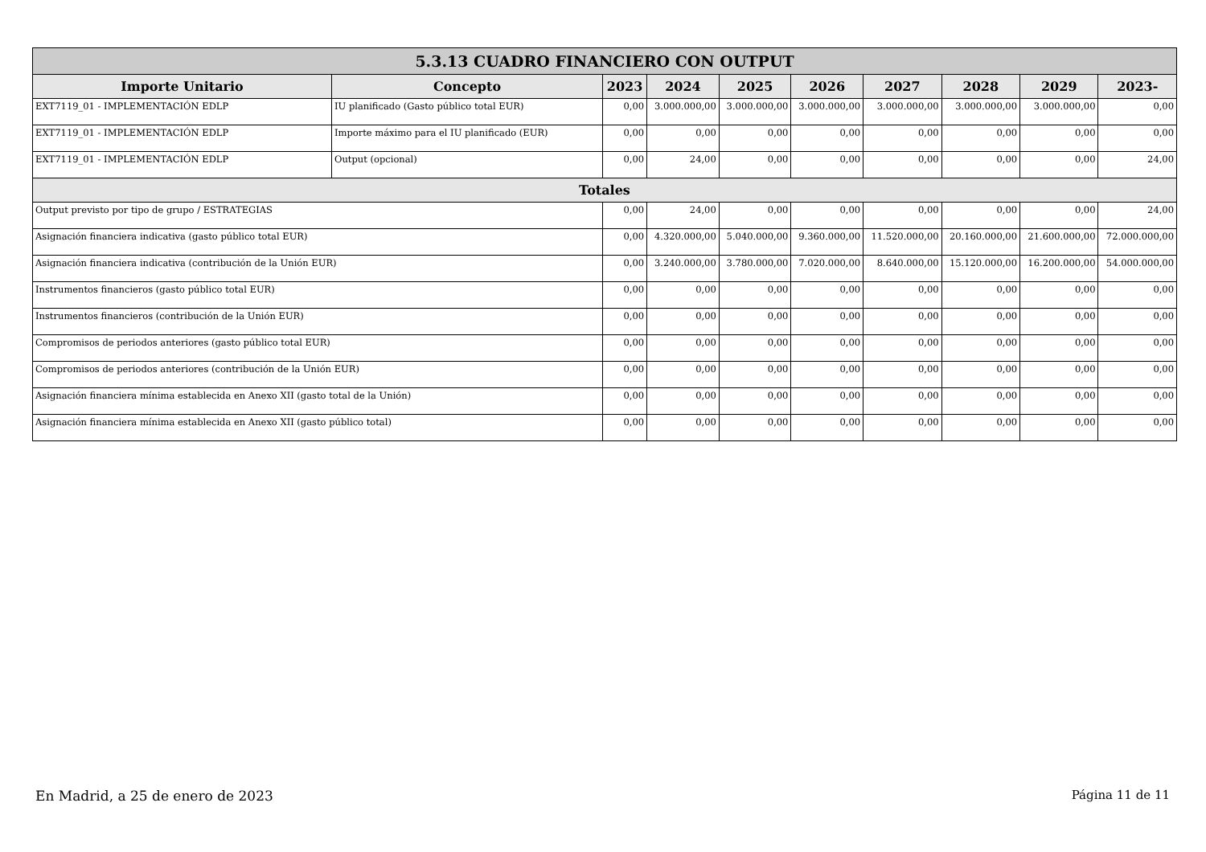| 5.3.13 CUADRO FINANCIERO CON OUTPUT | | | | | | | | | |
| --- | --- | --- | --- | --- | --- | --- | --- | --- | --- |
| Importe Unitario | Concepto | 2023 | 2024 | 2025 | 2026 | 2027 | 2028 | 2029 | 2023- |
| EXT7119_01 - IMPLEMENTACIÓN EDLP | IU planificado (Gasto público total EUR) | 0,00 | 3.000.000,00 | 3.000.000,00 | 3.000.000,00 | 3.000.000,00 | 3.000.000,00 | 3.000.000,00 | 0,00 |
| EXT7119_01 - IMPLEMENTACIÓN EDLP | Importe máximo para el IU planificado (EUR) | 0,00 | 0,00 | 0,00 | 0,00 | 0,00 | 0,00 | 0,00 | 0,00 |
| EXT7119_01 - IMPLEMENTACIÓN EDLP | Output (opcional) | 0,00 | 24,00 | 0,00 | 0,00 | 0,00 | 0,00 | 0,00 | 24,00 |
| Totales | | | | | | | | | |
| Output previsto por tipo de grupo / ESTRATEGIAS | | 0,00 | 24,00 | 0,00 | 0,00 | 0,00 | 0,00 | 0,00 | 24,00 |
| Asignación financiera indicativa (gasto público total EUR) | | 0,00 | 4.320.000,00 | 5.040.000,00 | 9.360.000,00 | 11.520.000,00 | 20.160.000,00 | 21.600.000,00 | 72.000.000,00 |
| Asignación financiera indicativa (contribución de la Unión EUR) | | 0,00 | 3.240.000,00 | 3.780.000,00 | 7.020.000,00 | 8.640.000,00 | 15.120.000,00 | 16.200.000,00 | 54.000.000,00 |
| Instrumentos financieros (gasto público total EUR) | | 0,00 | 0,00 | 0,00 | 0,00 | 0,00 | 0,00 | 0,00 | 0,00 |
| Instrumentos financieros (contribución de la Unión EUR) | | 0,00 | 0,00 | 0,00 | 0,00 | 0,00 | 0,00 | 0,00 | 0,00 |
| Compromisos de periodos anteriores (gasto público total EUR) | | 0,00 | 0,00 | 0,00 | 0,00 | 0,00 | 0,00 | 0,00 | 0,00 |
| Compromisos de periodos anteriores (contribución de la Unión EUR) | | 0,00 | 0,00 | 0,00 | 0,00 | 0,00 | 0,00 | 0,00 | 0,00 |
| Asignación financiera mínima establecida en Anexo XII (gasto total de la Unión) | | 0,00 | 0,00 | 0,00 | 0,00 | 0,00 | 0,00 | 0,00 | 0,00 |
| Asignación financiera mínima establecida en Anexo XII (gasto público total) | | 0,00 | 0,00 | 0,00 | 0,00 | 0,00 | 0,00 | 0,00 | 0,00 |
En Madrid, a 25 de enero de 2023
Página 11 de 11